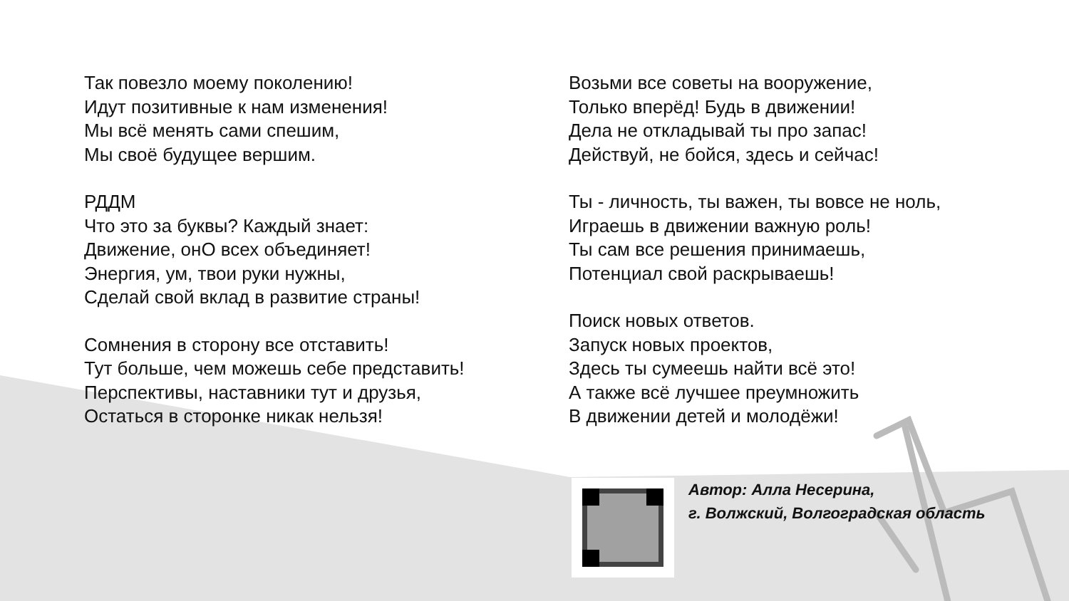Так повезло моему поколению!
Идут позитивные к нам изменения!
Мы всё менять сами спешим,
Мы своё будущее вершим.
РДДМ
Что это за буквы? Каждый знает:
Движение, онО всех объединяет!
Энергия, ум, твои руки нужны,
Сделай свой вклад в развитие страны!
Сомнения в сторону все отставить!
Тут больше, чем можешь себе представить!
Перспективы, наставники тут и друзья,
Остаться в сторонке никак нельзя!
Возьми все советы на вооружение,
Только вперёд! Будь в движении!
Дела не откладывай ты про запас!
Действуй, не бойся, здесь и сейчас!
Ты - личность, ты важен, ты вовсе не ноль,
Играешь в движении важную роль!
Ты сам все решения принимаешь,
Потенциал свой раскрываешь!
Поиск новых ответов.
Запуск новых проектов,
Здесь ты сумеешь найти всё это!
А также всё лучшее преумножить
В движении детей и молодёжи!
Автор: Алла Несерина,
г. Волжский, Волгоградская область